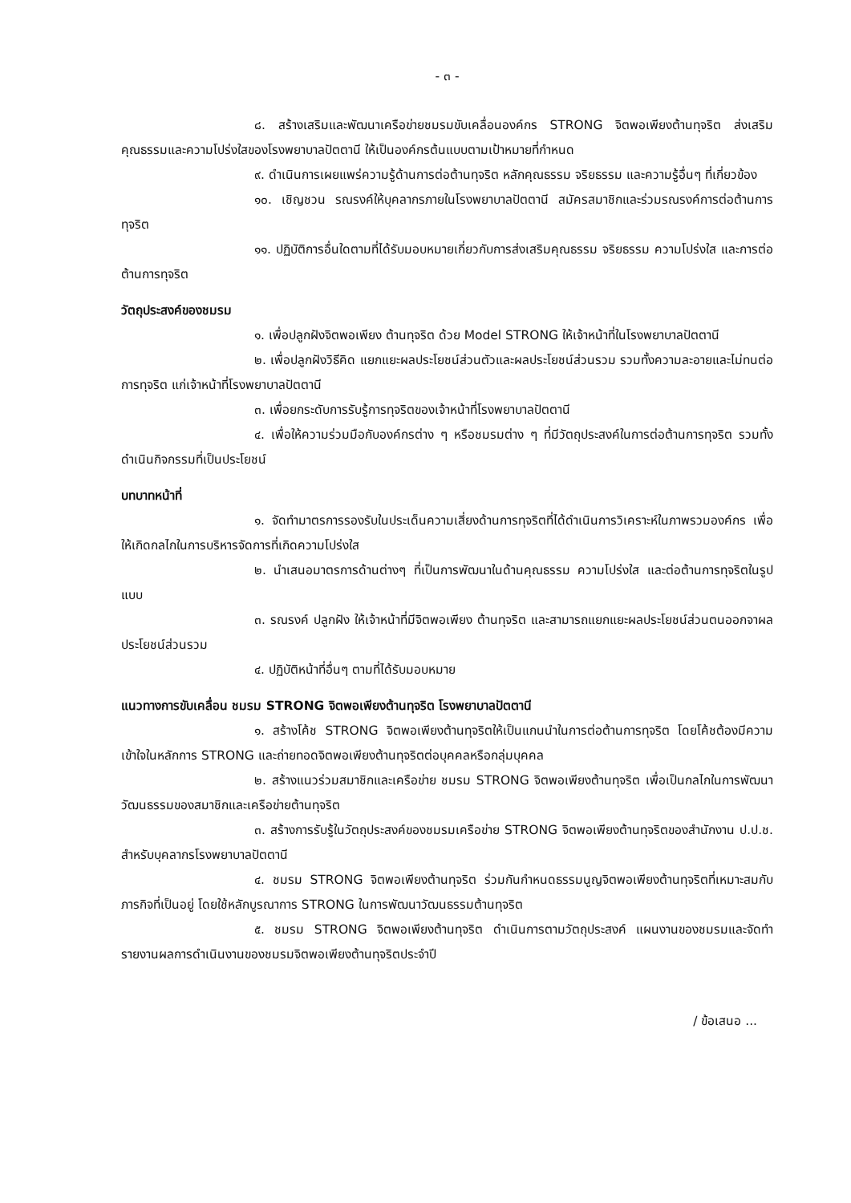- ๓ -
๘. สร้างเสริมและพัฒนาเครือข่ายชมรมขับเคลื่อนองค์กร STRONG จิตพอเพียงต้านทุจริต ส่งเสริมคุณธรรมและความโปร่งใสของโรงพยาบาลปัตตานี ให้เป็นองค์กรต้นแบบตามเป้าหมายที่กำหนด
๙. ดำเนินการเผยแพร่ความรู้ด้านการต่อต้านทุจริต หลักคุณธรรม จริยธรรม และความรู้อื่นๆ ที่เกี่ยวข้อง
๑๐. เชิญชวน รณรงค์ให้บุคลากรภายในโรงพยาบาลปัตตานี สมัครสมาชิกและร่วมรณรงค์การต่อต้านการทุจริต
๑๑. ปฏิบัติการอื่นใดตามที่ได้รับมอบหมายเกี่ยวกับการส่งเสริมคุณธรรม จริยธรรม ความโปร่งใส และการต่อต้านการทุจริต
วัตถุประสงค์ของชมรม
๑. เพื่อปลูกฝังจิตพอเพียง ต้านทุจริต ด้วย Model STRONG ให้เจ้าหน้าที่ในโรงพยาบาลปัตตานี
๒. เพื่อปลูกฝังวิธีคิด แยกแยะผลประโยชน์ส่วนตัวและผลประโยชน์ส่วนรวม รวมทั้งความละอายและไม่ทนต่อการทุจริต แก่เจ้าหน้าที่โรงพยาบาลปัตตานี
๓. เพื่อยกระดับการรับรู้การทุจริตของเจ้าหน้าที่โรงพยาบาลปัตตานี
๔. เพื่อให้ความร่วมมือกับองค์กรต่าง ๆ หรือชมรมต่าง ๆ ที่มีวัตถุประสงค์ในการต่อต้านการทุจริต รวมทั้งดำเนินกิจกรรมที่เป็นประโยชน์
บทบาทหน้าที่
๑. จัดทำมาตรการรองรับในประเด็นความเสี่ยงด้านการทุจริตที่ได้ดำเนินการวิเคราะห์ในภาพรวมองค์กร เพื่อให้เกิดกลไกในการบริหารจัดการที่เกิดความโปร่งใส
๒. นำเสนอมาตรการด้านต่างๆ ที่เป็นการพัฒนาในด้านคุณธรรม ความโปร่งใส และต่อต้านการทุจริตในรูปแบบ
๓. รณรงค์ ปลูกฝัง ให้เจ้าหน้าที่มีจิตพอเพียง ต้านทุจริต และสามารถแยกแยะผลประโยชน์ส่วนตนออกจาผลประโยชน์ส่วนรวม
๔. ปฏิบัติหน้าที่อื่นๆ ตามที่ได้รับมอบหมาย
แนวทางการขับเคลื่อน ชมรม STRONG จิตพอเพียงต้านทุจริต โรงพยาบาลปัตตานี
๑. สร้างโค้ช STRONG จิตพอเพียงต้านทุจริตให้เป็นแกนนำในการต่อต้านการทุจริต โดยโค้ชต้องมีความเข้าใจในหลักการ STRONG และถ่ายทอดจิตพอเพียงต้านทุจริตต่อบุคคลหรือกลุ่มบุคคล
๒. สร้างแนวร่วมสมาชิกและเครือข่าย ชมรม STRONG จิตพอเพียงต้านทุจริต เพื่อเป็นกลไกในการพัฒนาวัฒนธรรมของสมาชิกและเครือข่ายต้านทุจริต
๓. สร้างการรับรู้ในวัตถุประสงค์ของชมรมเครือข่าย STRONG จิตพอเพียงต้านทุจริตของสำนักงาน ป.ป.ช. สำหรับบุคลากรโรงพยาบาลปัตตานี
๔. ชมรม STRONG จิตพอเพียงต้านทุจริต ร่วมกันกำหนดธรรมนูญจิตพอเพียงต้านทุจริตที่เหมาะสมกับภารกิจที่เป็นอยู่ โดยใช้หลักบูรณาการ STRONG ในการพัฒนาวัฒนธรรมต้านทุจริต
๕. ชมรม STRONG จิตพอเพียงต้านทุจริต ดำเนินการตามวัตถุประสงค์ แผนงานของชมรมและจัดทำรายงานผลการดำเนินงานของชมรมจิตพอเพียงต้านทุจริตประจำปี
/ ข้อเสนอ ...